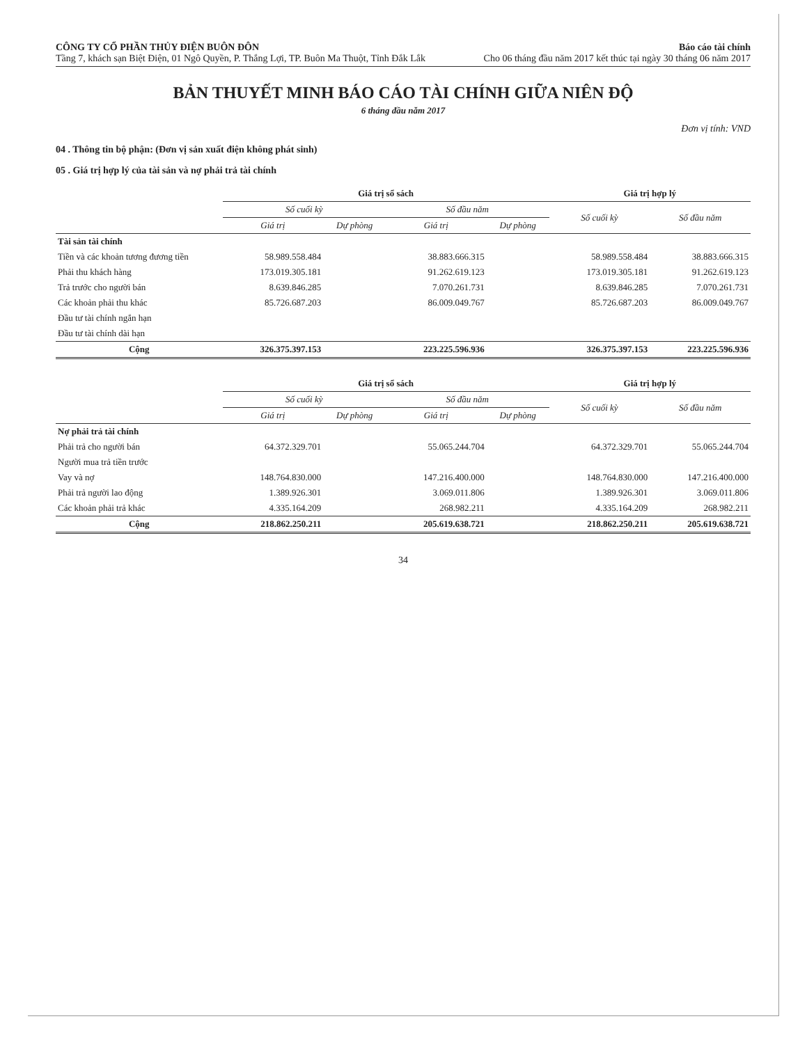CÔNG TY CỔ PHẦN THỦY ĐIỆN BUÔN ĐÔN
Tầng 7, khách sạn Biệt Điện, 01 Ngô Quyền, P. Thắng Lợi, TP. Buôn Ma Thuột, Tỉnh Đắk Lắk
Báo cáo tài chính
Cho 06 tháng đầu năm 2017 kết thúc tại ngày 30 tháng 06 năm 2017
BẢN THUYẾT MINH BÁO CÁO TÀI CHÍNH GIỮA NIÊN ĐỘ
6 tháng đầu năm 2017
Đơn vị tính: VND
04 . Thông tin bộ phận: (Đơn vị sản xuất điện không phát sinh)
05 . Giá trị hợp lý của tài sản và nợ phải trả tài chính
| | Giá trị sổ sách | | | | Giá trị hợp lý | |
| --- | --- | --- | --- | --- | --- | --- |
| | Số cuối kỳ | | Số đầu năm | | Số cuối kỳ | Số đầu năm |
| | Giá trị | Dự phòng | Giá trị | Dự phòng | | |
| Tài sản tài chính | | | | | | |
| Tiền và các khoản tương đương tiền | 58.989.558.484 | | 38.883.666.315 | | 58.989.558.484 | 38.883.666.315 |
| Phải thu khách hàng | 173.019.305.181 | | 91.262.619.123 | | 173.019.305.181 | 91.262.619.123 |
| Trả trước cho người bán | 8.639.846.285 | | 7.070.261.731 | | 8.639.846.285 | 7.070.261.731 |
| Các khoản phải thu khác | 85.726.687.203 | | 86.009.049.767 | | 85.726.687.203 | 86.009.049.767 |
| Đầu tư tài chính ngắn hạn | | | | | | |
| Đầu tư tài chính dài hạn | | | | | | |
| Cộng | 326.375.397.153 | | 223.225.596.936 | | 326.375.397.153 | 223.225.596.936 |
| | Giá trị sổ sách | | | | Giá trị hợp lý | |
| --- | --- | --- | --- | --- | --- | --- |
| | Số cuối kỳ | | Số đầu năm | | Số cuối kỳ | Số đầu năm |
| | Giá trị | Dự phòng | Giá trị | Dự phòng | | |
| Nợ phải trả tài chính | | | | | | |
| Phải trả cho người bán | 64.372.329.701 | | 55.065.244.704 | | 64.372.329.701 | 55.065.244.704 |
| Người mua trả tiền trước | | | | | | |
| Vay và nợ | 148.764.830.000 | | 147.216.400.000 | | 148.764.830.000 | 147.216.400.000 |
| Phải trả người lao động | 1.389.926.301 | | 3.069.011.806 | | 1.389.926.301 | 3.069.011.806 |
| Các khoản phải trả khác | 4.335.164.209 | | 268.982.211 | | 4.335.164.209 | 268.982.211 |
| Cộng | 218.862.250.211 | | 205.619.638.721 | | 218.862.250.211 | 205.619.638.721 |
34